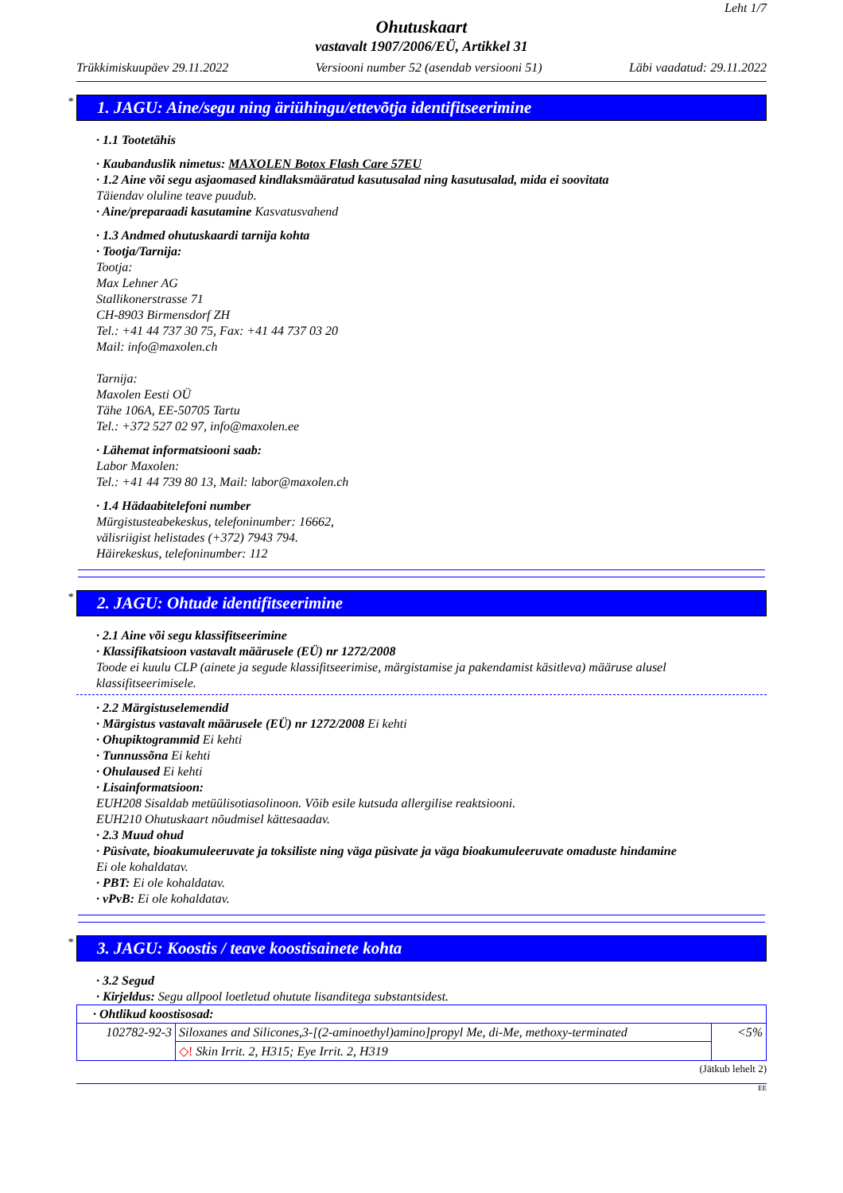Leht 1/7
Ohutuskaart
vastavalt 1907/2006/EÜ, Artikkel 31
Trükkimiskuupäev 29.11.2022 Versiooni number 52 (asendab versiooni 51) Läbi vaadatud: 29.11.2022
* 1. JAGU: Aine/segu ning äriühingu/ettevõtja identifitseerimine
· 1.1 Tootetähis
· Kaubanduslik nimetus: MAXOLEN Botox Flash Care 57EU
· 1.2 Aine või segu asjaomased kindlaksmääratud kasutusalad ning kasutusalad, mida ei soovitata
Täiendav oluline teave puudub.
· Aine/preparaadi kasutamine Kasvatusvahend
· 1.3 Andmed ohutuskaardi tarnija kohta
· Tootja/Tarnija:
Tootja:
Max Lehner AG
Stallikonerstrasse 71
CH-8903 Birmensdorf ZH
Tel.: +41 44 737 30 75, Fax: +41 44 737 03 20
Mail: info@maxolen.ch
Tarnija:
Maxolen Eesti OÜ
Tähe 106A, EE-50705 Tartu
Tel.: +372 527 02 97, info@maxolen.ee
· Lähemat informatsiooni saab:
Labor Maxolen:
Tel.: +41 44 739 80 13, Mail: labor@maxolen.ch
· 1.4 Hädaabitelefoni number
Mürgistusteabekeskus, telefoninumber: 16662,
välisriigist helistades (+372) 7943 794.
Häirekeskus, telefoninumber: 112
* 2. JAGU: Ohtude identifitseerimine
· 2.1 Aine või segu klassifitseerimine
· Klassifikatsioon vastavalt määrusele (EÜ) nr 1272/2008
Toode ei kuulu CLP (ainete ja segude klassifitseerimise, märgistamise ja pakendamist käsitleva) määruse alusel klassifitseerimisele.
· 2.2 Märgistuselemendid
· Märgistus vastavalt määrusele (EÜ) nr 1272/2008 Ei kehti
· Ohupiktogrammid Ei kehti
· Tunnussõna Ei kehti
· Ohulaused Ei kehti
· Lisainformatsioon:
EUH208 Sisaldab metüülisotiasolinoon. Võib esile kutsuda allergilise reaktsiooni.
EUH210 Ohutuskaart nõudmisel kättesaadav.
· 2.3 Muud ohud
· Püsivate, bioakumuleeruvate ja toksiliste ning väga püsivate ja väga bioakumuleeruvate omaduste hindamine
Ei ole kohaldatav.
· PBT: Ei ole kohaldatav.
· vPvB: Ei ole kohaldatav.
* 3. JAGU: Koostis / teave koostisainete kohta
· 3.2 Segud
· Kirjeldus: Segu allpool loetletud ohutute lisanditega substantsidest.
| · Ohtlikud koostisosad: | | |
| 102782-92-3 | Siloxanes and Silicones,3-[(2-aminoethyl)amino]propyl Me, di-Me, methoxy-terminated | <5% |
| | ◇! Skin Irrit. 2, H315; Eye Irrit. 2, H319 | |
(Jätkub lehelt 2)
EE